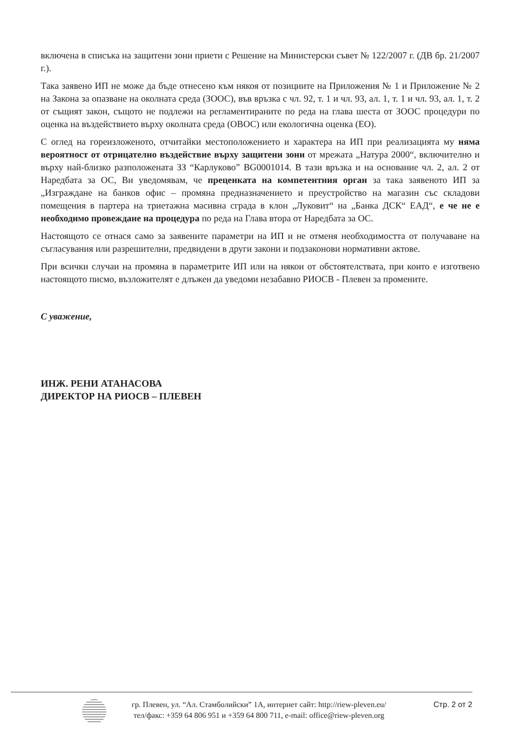включена в списъка на защитени зони приети с Решение на Министерски съвет № 122/2007 г. (ДВ бр. 21/2007 г.).
Така заявено ИП не може да бъде отнесено към някоя от позициите на Приложения № 1 и Приложение № 2 на Закона за опазване на околната среда (ЗООС), във връзка с чл. 92, т. 1 и чл. 93, ал. 1, т. 1 и чл. 93, ал. 1, т. 2 от същият закон, същото не подлежи на регламентираните по реда на глава шеста от ЗООС процедури по оценка на въздействието върху околната среда (ОВОС) или екологична оценка (ЕО).
С оглед на гореизложеното, отчитайки местоположението и характера на ИП при реализацията му няма вероятност от отрицателно въздействие върху защитени зони от мрежата „Натура 2000“, включително и върху най-близко разположената ЗЗ “Карлуково” BG0001014. В тази връзка и на основание чл. 2, ал. 2 от Наредбата за ОС, Ви уведомявам, че преценката на компетентния орган за така заявеното ИП за „Изграждане на банков офис – промяна предназначението и преустройство на магазин със складови помещения в партера на триетажна масивна сграда в клон „Луковит“ на „Банка ДСК“ ЕАД“, е че не е необходимо провеждане на процедура по реда на Глава втора от Наредбата за ОС.
Настоящото се отнася само за заявените параметри на ИП и не отменя необходимостта от получаване на съгласувания или разрешителни, предвидени в други закони и подзаконови нормативни актове.
При всички случаи на промяна в параметрите ИП или на някои от обстоятелствата, при които е изготвено настоящото писмо, възложителят е длъжен да уведоми незабавно РИОСВ - Плевен за промените.
С уважение,
ИНЖ. РЕНИ АТАНАСОВА
ДИРЕКТОР НА РИОСВ – ПЛЕВЕН
гр. Плевен, ул. “Ал. Стамболийски” 1А, интернет сайт: http://riew-pleven.eu/
тел/факс: +359 64 806 951 и +359 64 800 711, e-mail: office@riew-pleven.org
Стр. 2 от 2